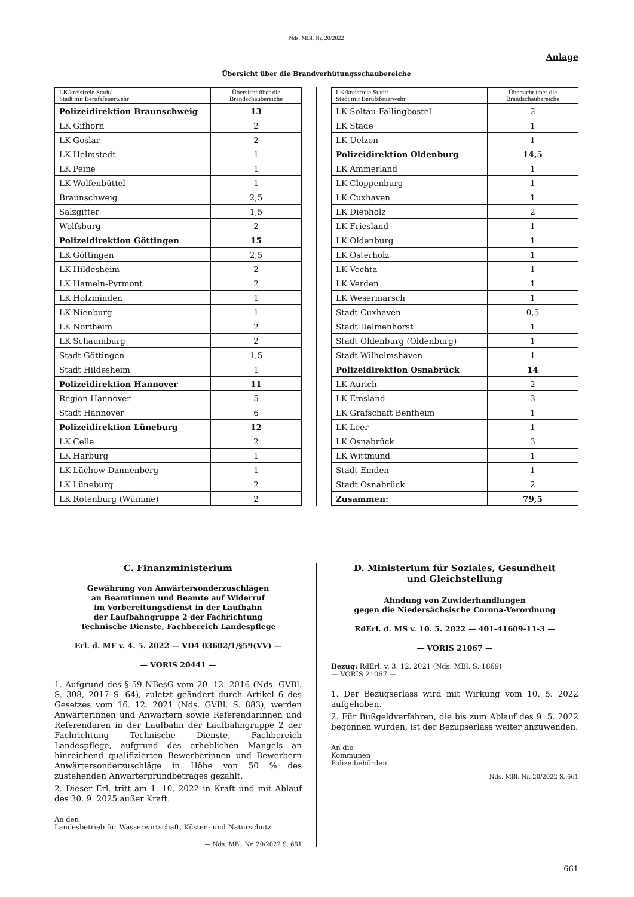Nds. MBl. Nr. 20/2022
Anlage
Übersicht über die Brandverhütungsschaubereiche
| LK/kreisfreie Stadt/ Stadt mit Berufsfeuerwehr | Übersicht über die Brandschaubereiche |
| Polizeidirektion Braunschweig | 13 |
| LK Gifhorn | 2 |
| LK Goslar | 2 |
| LK Helmstedt | 1 |
| LK Peine | 1 |
| LK Wolfenbüttel | 1 |
| Braunschweig | 2,5 |
| Salzgitter | 1,5 |
| Wolfsburg | 2 |
| Polizeidirektion Göttingen | 15 |
| LK Göttingen | 2,5 |
| LK Hildesheim | 2 |
| LK Hameln-Pyrmont | 2 |
| LK Holzminden | 1 |
| LK Nienburg | 1 |
| LK Northeim | 2 |
| LK Schaumburg | 2 |
| Stadt Göttingen | 1,5 |
| Stadt Hildesheim | 1 |
| Polizeidirektion Hannover | 11 |
| Region Hannover | 5 |
| Stadt Hannover | 6 |
| Polizeidirektion Lüneburg | 12 |
| LK Celle | 2 |
| LK Harburg | 1 |
| LK Lüchow-Dannenberg | 1 |
| LK Lüneburg | 2 |
| LK Rotenburg (Wümme) | 2 |
| LK/kreisfreie Stadt/ Stadt mit Berufsfeuerwehr | Übersicht über die Brandschaubereiche |
| LK Soltau-Fallingbostel | 2 |
| LK Stade | 1 |
| LK Uelzen | 1 |
| Polizeidirektion Oldenburg | 14,5 |
| LK Ammerland | 1 |
| LK Cloppenburg | 1 |
| LK Cuxhaven | 1 |
| LK Diepholz | 2 |
| LK Friesland | 1 |
| LK Oldenburg | 1 |
| LK Osterholz | 1 |
| LK Vechta | 1 |
| LK Verden | 1 |
| LK Wesermarsch | 1 |
| Stadt Cuxhaven | 0,5 |
| Stadt Delmenhorst | 1 |
| Stadt Oldenburg (Oldenburg) | 1 |
| Stadt Wilhelmshaven | 1 |
| Polizeidirektion Osnabrück | 14 |
| LK Aurich | 2 |
| LK Emsland | 3 |
| LK Grafschaft Bentheim | 1 |
| LK Leer | 1 |
| LK Osnabrück | 3 |
| LK Wittmund | 1 |
| Stadt Emden | 1 |
| Stadt Osnabrück | 2 |
| Zusammen: | 79,5 |
C. Finanzministerium
Gewährung von Anwärtersonderzuschlägen
an Beamtinnen und Beamte auf Widerruf
im Vorbereitungsdienst in der Laufbahn
der Laufbahngruppe 2 der Fachrichtung
Technische Dienste, Fachbereich Landespflege
Erl. d. MF v. 4. 5. 2022 — VD4 03602/1/§59(VV) —
— VORIS 20441 —
1. Aufgrund des § 59 NBesG vom 20. 12. 2016 (Nds. GVBl. S. 308, 2017 S. 64), zuletzt geändert durch Artikel 6 des Gesetzes vom 16. 12. 2021 (Nds. GVBl. S. 883), werden Anwärterinnen und Anwärtern sowie Referendarinnen und Referendaren in der Laufbahn der Laufbahngruppe 2 der Fachrichtung Technische Dienste, Fachbereich Landespflege, aufgrund des erheblichen Mangels an hinreichend qualifizierten Bewerberinnen und Bewerbern Anwärtersonderzuschläge in Höhe von 50 % des zustehenden Anwärtergrundbetrages gezahlt.
2. Dieser Erl. tritt am 1. 10. 2022 in Kraft und mit Ablauf des 30. 9. 2025 außer Kraft.
An den
Landesbetrieb für Wasserwirtschaft, Küsten- und Naturschutz
— Nds. MBl. Nr. 20/2022 S. 661
D. Ministerium für Soziales, Gesundheit
und Gleichstellung
Ahndung von Zuwiderhandlungen
gegen die Niedersächsische Corona-Verordnung
RdErl. d. MS v. 10. 5. 2022 — 401-41609-11-3 —
— VORIS 21067 —
Bezug: RdErl. v. 3. 12. 2021 (Nds. MBl. S. 1869)
— VORIS 21067 —
1. Der Bezugserlass wird mit Wirkung vom 10. 5. 2022 aufgehoben.
2. Für Bußgeldverfahren, die bis zum Ablauf des 9. 5. 2022 begonnen wurden, ist der Bezugserlass weiter anzuwenden.
An die
Kommunen
Polizeibehörden
— Nds. MBl. Nr. 20/2022 S. 661
661